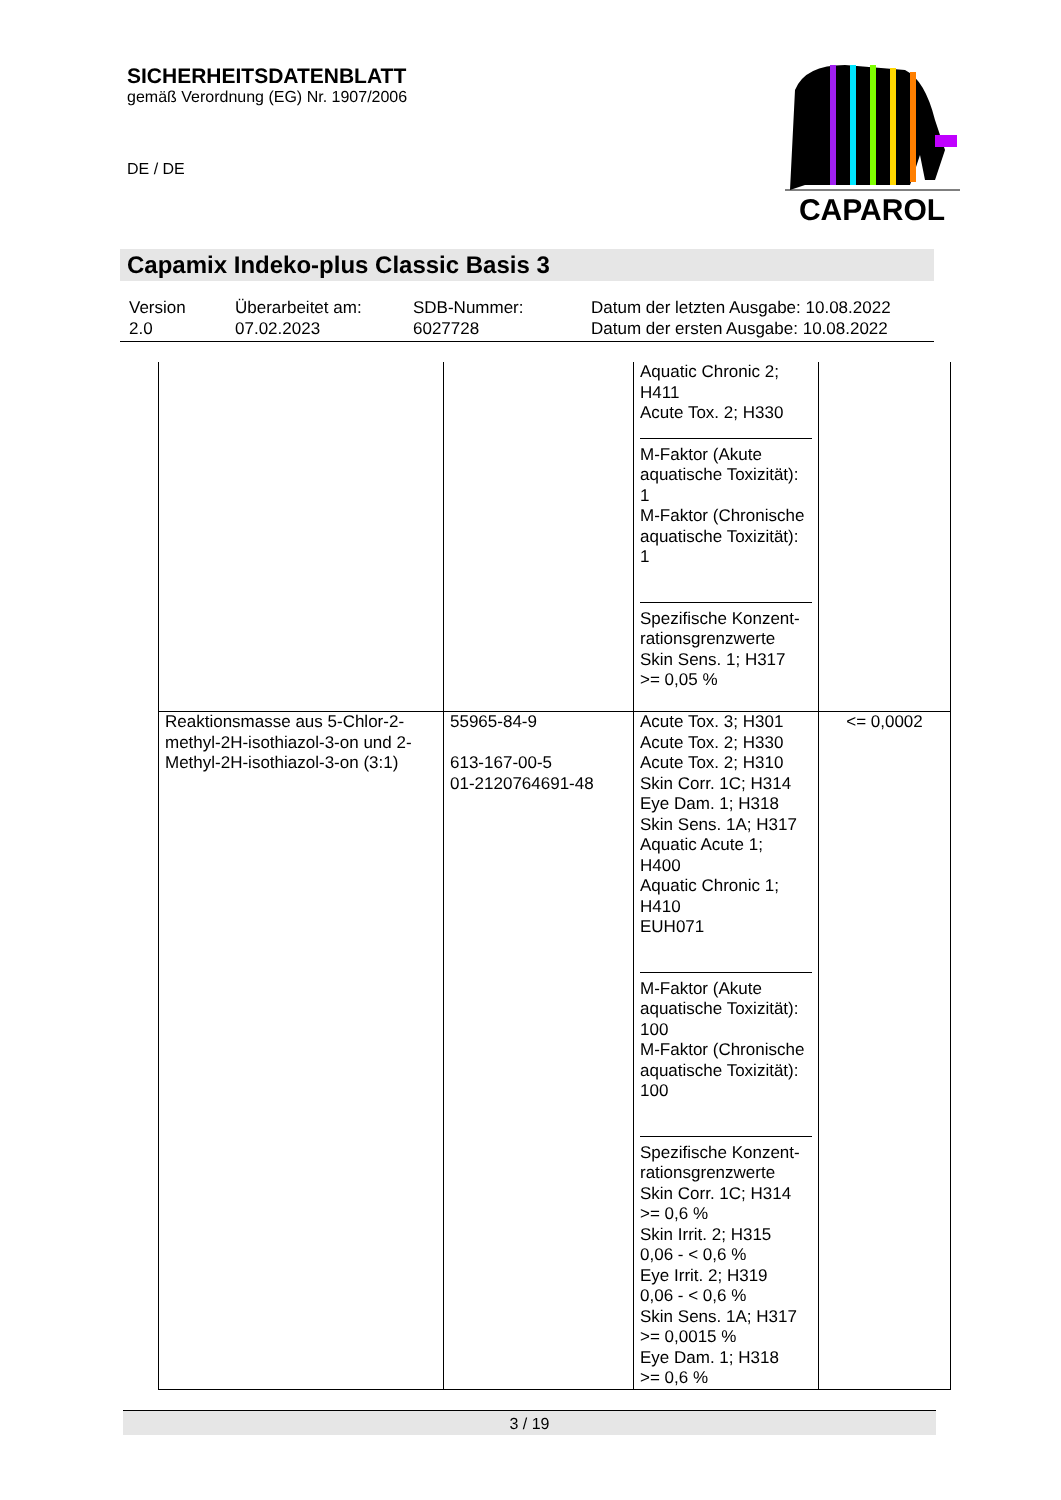SICHERHEITSDATENBLATT
gemäß Verordnung (EG) Nr. 1907/2006
DE / DE
CAPAROL
Capamix Indeko-plus Classic Basis 3
| Version 2.0 | Überarbeitet am: 07.02.2023 | SDB-Nummer: 6027728 | Datum der letzten Ausgabe: 10.08.2022 Datum der ersten Ausgabe: 10.08.2022 |
| | | Aquatic Chronic 2; H411 Acute Tox. 2; H330 M-Faktor (Akute aquatische Toxizität): 1 M-Faktor (Chronische aquatische Toxizität): 1 Spezifische Konzent-rationsgrenzwerte Skin Sens. 1; H317 >= 0,05 % | |
| Reaktionsmasse aus 5-Chlor-2-methyl-2H-isothiazol-3-on und 2-Methyl-2H-isothiazol-3-on (3:1) | 55965-84-9 613-167-00-5 01-2120764691-48 | Acute Tox. 3; H301 Acute Tox. 2; H330 Acute Tox. 2; H310 Skin Corr. 1C; H314 Eye Dam. 1; H318 Skin Sens. 1A; H317 Aquatic Acute 1; H400 Aquatic Chronic 1; H410 EUH071 M-Faktor (Akute aquatische Toxizität): 100 M-Faktor (Chronische aquatische Toxizität): 100 Spezifische Konzent-rationsgrenzwerte Skin Corr. 1C; H314 >= 0,6 % Skin Irrit. 2; H315 0,06 - < 0,6 % Eye Irrit. 2; H319 0,06 - < 0,6 % Skin Sens. 1A; H317 >= 0,0015 % Eye Dam. 1; H318 >= 0,6 % | <= 0,0002 |
3 / 19